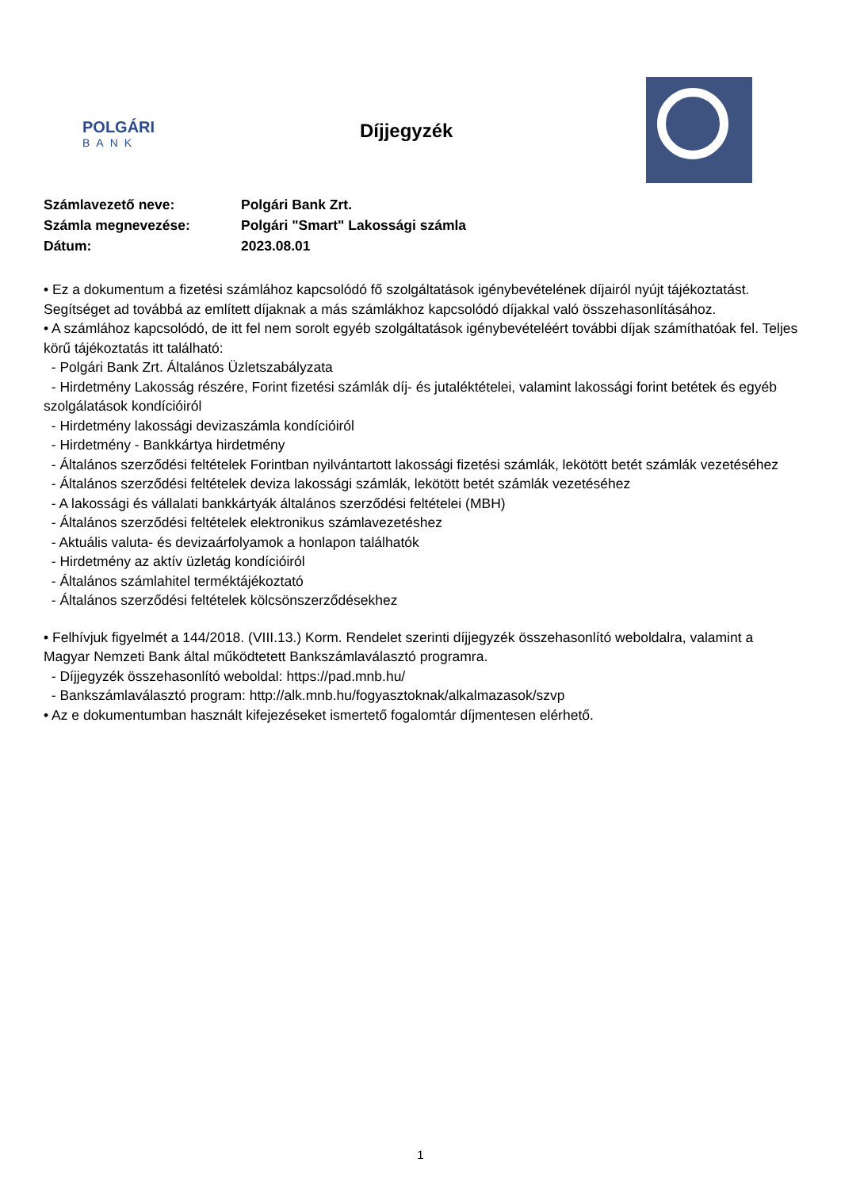POLGÁRI
BANK
Díjjegyzék
| Számlavezető neve: | Polgári Bank Zrt. |
| Számla megnevezése: | Polgári "Smart" Lakossági számla |
| Dátum: | 2023.08.01 |
• Ez a dokumentum a fizetési számlához kapcsolódó fő szolgáltatások igénybevételének díjairól nyújt tájékoztatást. Segítséget ad továbbá az említett díjaknak a más számlákhoz kapcsolódó díjakkal való összehasonlításához.
• A számlához kapcsolódó, de itt fel nem sorolt egyéb szolgáltatások igénybevételéért további díjak számíthatóak fel. Teljes körű tájékoztatás itt található:
- Polgári Bank Zrt. Általános Üzletszabályzata
- Hirdetmény Lakosság részére, Forint fizetési számlák díj- és jutaléktételei, valamint lakossági forint betétek és egyéb szolgálatások kondícióiról
- Hirdetmény lakossági devizaszámla kondícióiról
- Hirdetmény - Bankkártya hirdetmény
- Általános szerződési feltételek Forintban nyilvántartott lakossági fizetési számlák, lekötött betét számlák vezetéséhez
- Általános szerződési feltételek deviza lakossági számlák, lekötött betét számlák vezetéséhez
- A lakossági és vállalati bankkártyák általános szerződési feltételei (MBH)
- Általános szerződési feltételek elektronikus számlavezetéshez
- Aktuális valuta- és devizaárfolyamok a honlapon találhatók
- Hirdetmény az aktív üzletág kondícióiról
- Általános számlahitel terméktájékoztató
- Általános szerződési feltételek kölcsönszerződésekhez
• Felhívjuk figyelmét a 144/2018. (VIII.13.) Korm. Rendelet szerinti díjjegyzék összehasonlító weboldalra, valamint a Magyar Nemzeti Bank által működtetett Bankszámlaválasztó programra.
- Díjjegyzék összehasonlító weboldal: https://pad.mnb.hu/
- Bankszámlaválasztó program: http://alk.mnb.hu/fogyasztoknak/alkalmazasok/szvp
• Az e dokumentumban használt kifejezéseket ismertető fogalomtár díjmentesen elérhető.
1